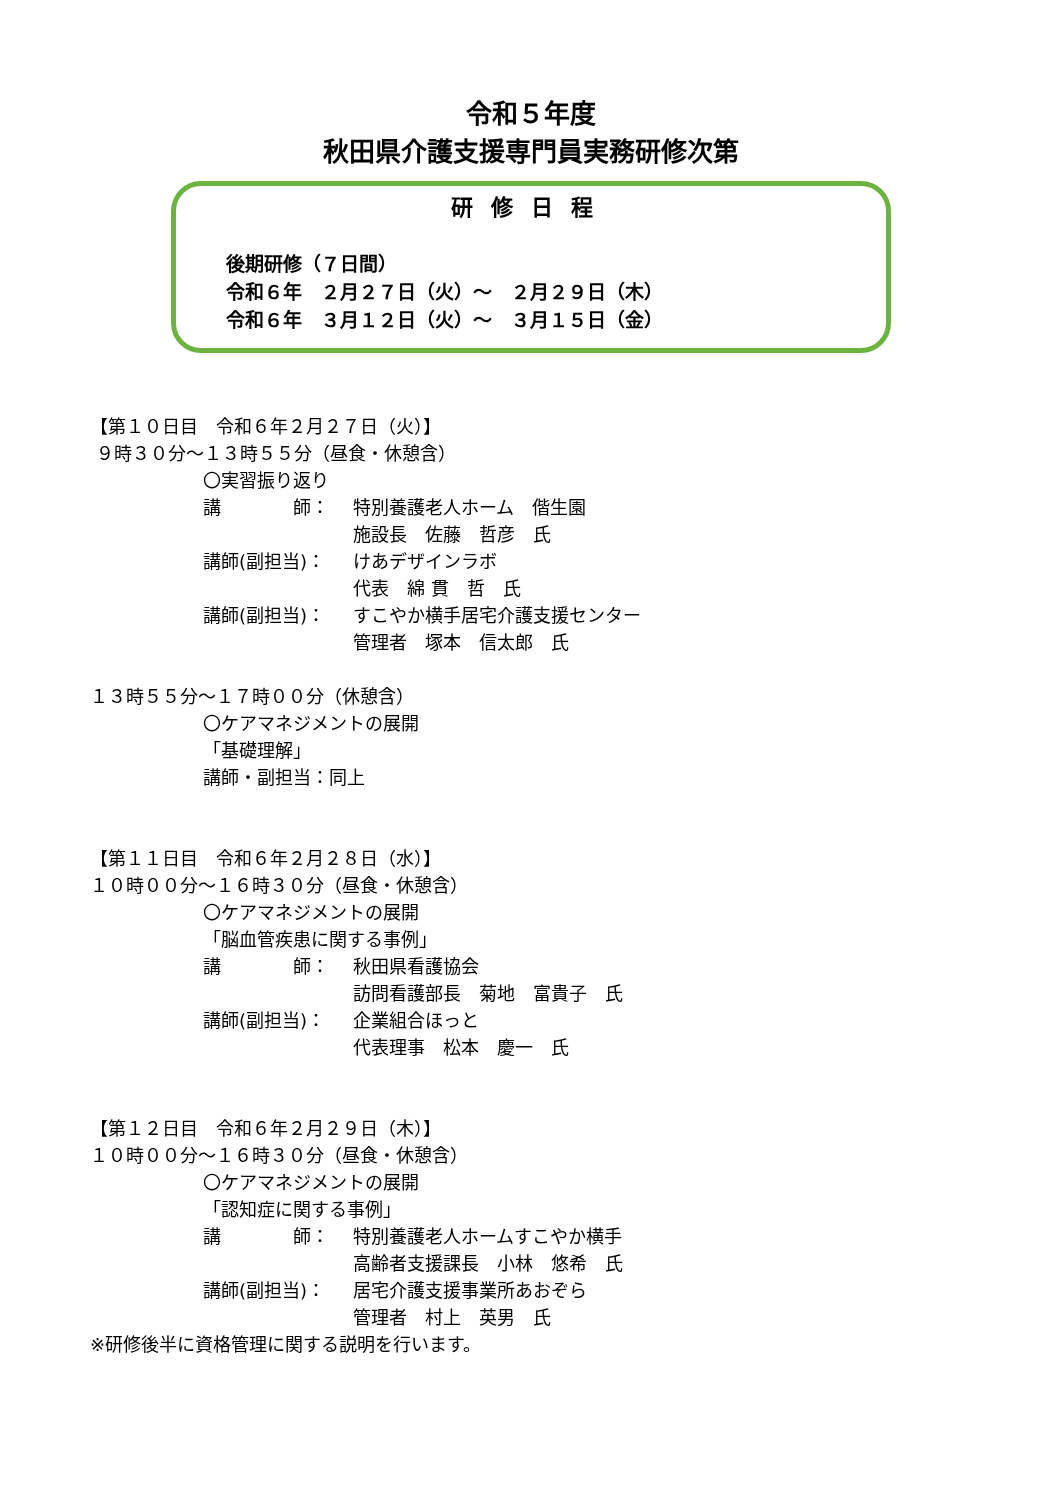令和５年度
秋田県介護支援専門員実務研修次第
研修日程
後期研修（７日間）
令和６年　２月２７日（火）～　２月２９日（木）
令和６年　３月１２日（火）～　３月１５日（金）
【第１０日目　令和６年２月２７日（火）】
９時３０分～１３時５５分（昼食・休憩含）
〇実習振り返り
講　　　　師： 特別養護老人ホーム　偕生園
施設長　佐藤　哲彦　氏
講師(副担当)： けあデザインラボ
代表　綿 貫　哲　氏
講師(副担当)： すこやか横手居宅介護支援センター
管理者　塚本　信太郎　氏
１３時５５分～１７時００分（休憩含）
〇ケアマネジメントの展開
「基礎理解」
講師・副担当：同上
【第１１日目　令和６年２月２８日（水）】
１０時００分～１６時３０分（昼食・休憩含）
〇ケアマネジメントの展開
「脳血管疾患に関する事例」
講　　　　師： 秋田県看護協会
訪問看護部長　菊地　富貴子　氏
講師(副担当)： 企業組合ほっと
代表理事　松本　慶一　氏
【第１２日目　令和６年２月２９日（木）】
１０時００分～１６時３０分（昼食・休憩含）
〇ケアマネジメントの展開
「認知症に関する事例」
講　　　　師： 特別養護老人ホームすこやか横手
高齢者支援課長　小林　悠希　氏
講師(副担当)： 居宅介護支援事業所あおぞら
管理者　村上　英男　氏
※研修後半に資格管理に関する説明を行います。